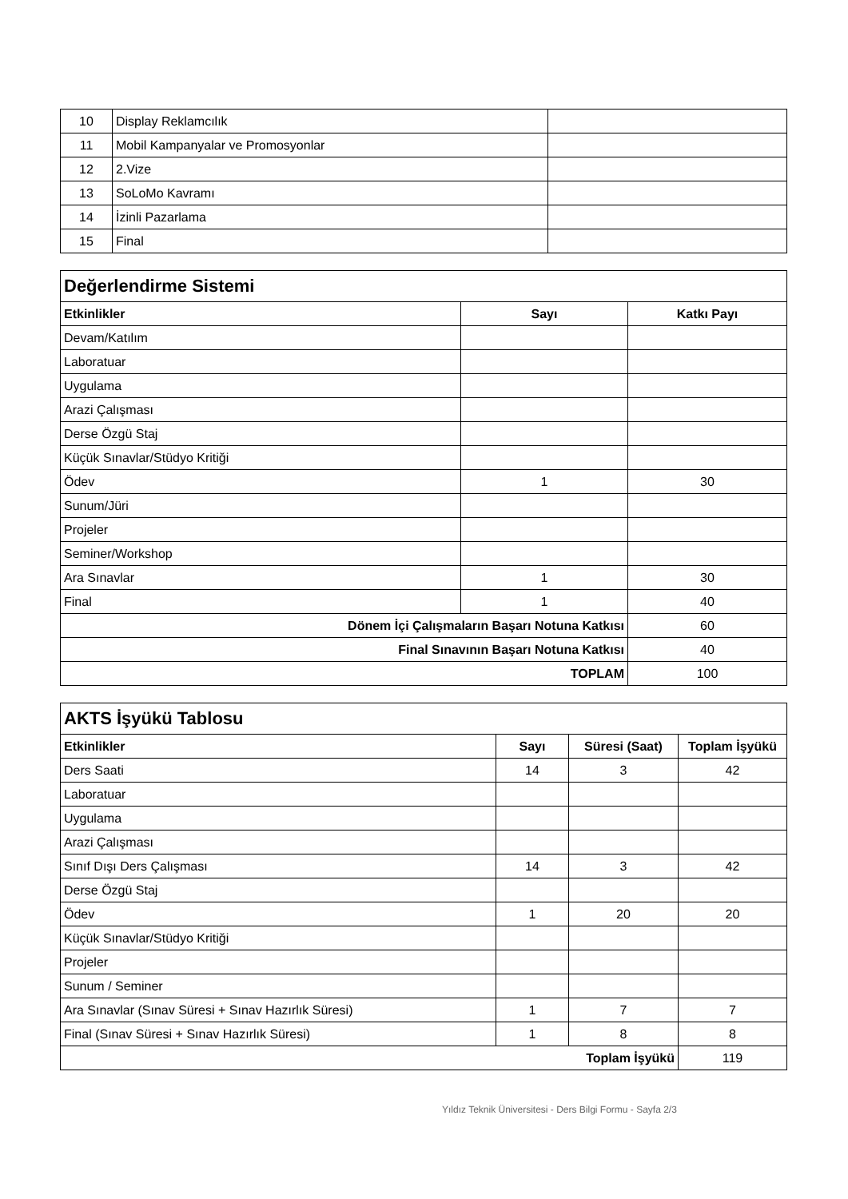| 10 | Display Reklamcılık | |
| 11 | Mobil Kampanyalar ve Promosyonlar | |
| 12 | 2.Vize | |
| 13 | SoLoMo Kavramı | |
| 14 | İzinli Pazarlama | |
| 15 | Final | |
| Değerlendirme Sistemi | | |
| Etkinlikler | Sayı | Katkı Payı |
| Devam/Katılım | | |
| Laboratuar | | |
| Uygulama | | |
| Arazi Çalışması | | |
| Derse Özgü Staj | | |
| Küçük Sınavlar/Stüdyo Kritiği | | |
| Ödev | 1 | 30 |
| Sunum/Jüri | | |
| Projeler | | |
| Seminer/Workshop | | |
| Ara Sınavlar | 1 | 30 |
| Final | 1 | 40 |
| Dönem İçi Çalışmaların Başarı Notuna Katkısı | | 60 |
| Final Sınavının Başarı Notuna Katkısı | | 40 |
| TOPLAM | | 100 |
| AKTS İşyükü Tablosu | | | |
| Etkinlikler | Sayı | Süresi (Saat) | Toplam İşyükü |
| Ders Saati | 14 | 3 | 42 |
| Laboratuar | | | |
| Uygulama | | | |
| Arazi Çalışması | | | |
| Sınıf Dışı Ders Çalışması | 14 | 3 | 42 |
| Derse Özgü Staj | | | |
| Ödev | 1 | 20 | 20 |
| Küçük Sınavlar/Stüdyo Kritiği | | | |
| Projeler | | | |
| Sunum / Seminer | | | |
| Ara Sınavlar (Sınav Süresi + Sınav Hazırlık Süresi) | 1 | 7 | 7 |
| Final (Sınav Süresi + Sınav Hazırlık Süresi) | 1 | 8 | 8 |
| Toplam İşyükü | | | 119 |
Yıldız Teknik Üniversitesi - Ders Bilgi Formu - Sayfa 2/3